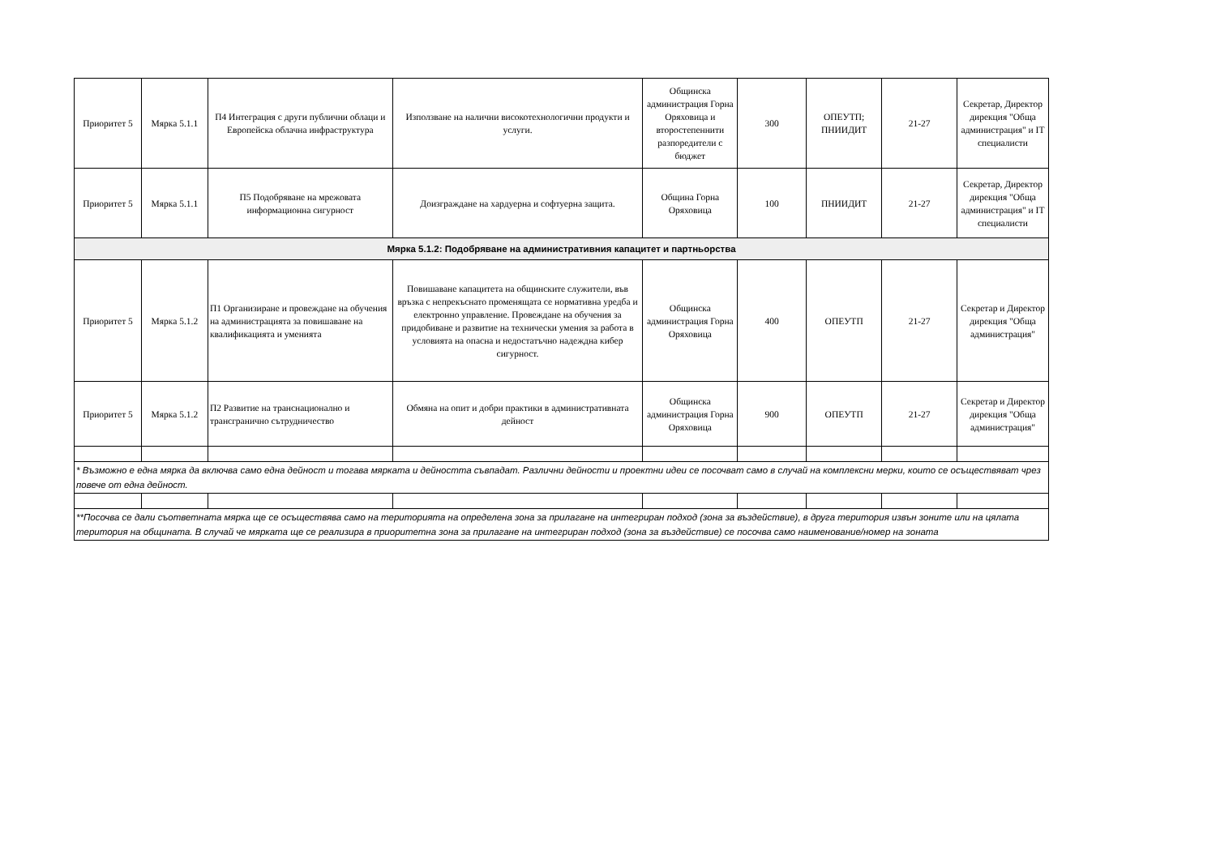| Приоритет 5 | Мярка 5.1.1 | П4 Интеграция с други публични облаци и Европейска облачна инфраструктура | Използване на налични високотехнологични продукти и услуги. | Общинска администрация Горна Оряховица и второстепеннити разпоредители с бюджет | 300 | ОПЕУТП; ПНИИДИТ | 21-27 | Секретар, Директор дирекция "Обща администрация" и IT специалисти |
| Приоритет 5 | Мярка 5.1.1 | П5 Подобряване на мрежовата информационна сигурност | Доизграждане на хардуерна и софтуерна защита. | Община Горна Оряховица | 100 | ПНИИДИТ | 21-27 | Секретар, Директор дирекция "Обща администрация" и IT специалисти |
| Мярка 5.1.2: Подобряване на административния капацитет и партньорства | | | | | | | | |
| Приоритет 5 | Мярка 5.1.2 | П1 Организиране и провеждане на обучения на администрацията за повишаване на квалификацията и уменията | Повишаване капацитета на общинските служители, във връзка с непрекъснато променящата се нормативна уредба и електронно управление. Провеждане на обучения за придобиване и развитие на технически умения за работа в условията на опасна и недостатъчно надеждна кибер сигурност. | Общинска администрация Горна Оряховица | 400 | ОПЕУТП | 21-27 | Секретар и Директор дирекция "Обща администрация" |
| Приоритет 5 | Мярка 5.1.2 | П2 Развитие на транснационално и трансгранично сътрудничество | Обмяна на опит и добри практики в административната дейност | Общинска администрация Горна Оряховица | 900 | ОПЕУТП | 21-27 | Секретар и Директор дирекция "Обща администрация" |
| * Възможно е една мярка да включва само една дейност и тогава мярката и дейността съвпадат. Различни дейности и проектни идеи се посочват само в случай на комплексни мерки, които се осъществяват чрез повече от една дейност. | | | | | | | | |
| **Посочва се дали съответната мярка ще се осъществява само на територията на определена зона за прилагане на интегриран подход (зона за въздействие), в друга територия извън зоните или на цялата територия на общината. В случай че мярката ще се реализира в приоритетна зона за прилагане на интегриран подход (зона за въздействие) се посочва само наименование/номер на зоната | | | | | | | | |